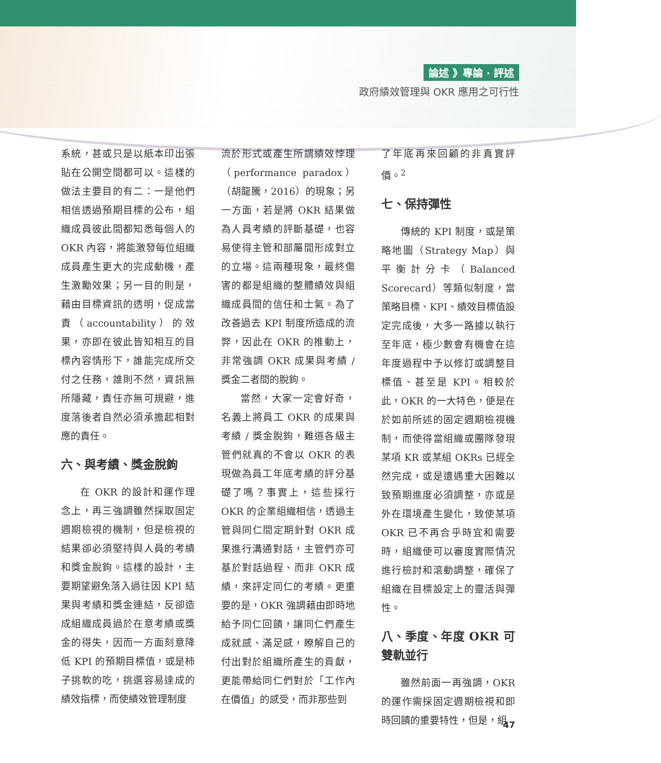論述 》專論 ‧ 評述
政府績效管理與 OKR 應用之可行性
系統，甚或只是以紙本印出張貼在公開空間都可以。這樣的做法主要目的有二：一是他們相信透過預期目標的公布，組織成員彼此間都知悉每個人的OKR 內容，將能激發每位組織成員產生更大的完成動機，產生激勵效果；另一目的則是，藉由目標資訊的透明，促成當責（accountability）的效果，亦即在彼此皆知相互的目標內容情形下，誰能完成所交付之任務，誰則不然，資訊無所隱藏，責任亦無可規避，進度落後者自然必須承擔起相對應的責任。
六、與考績、獎金脫鉤
在 OKR 的設計和運作理念上，再三強調雖然採取固定週期檢視的機制，但是檢視的結果卻必須堅持與人員的考績和獎金脫鉤。這樣的設計，主要期望避免落入過往因 KPI 結果與考績和獎金連結，反卻造成組織成員過於在意考績或獎金的得失，因而一方面刻意降低 KPI 的預期目標值，或是柿子挑軟的吃，挑選容易達成的績效指標，而使績效管理制度
流於形式或產生所謂績效悖理（performance paradox）（胡龍騰，2016）的現象；另一方面，若是將 OKR 結果做為人員考績的評斷基礎，也容易使得主管和部屬間形成對立的立場。這兩種現象，最終傷害的都是組織的整體績效與組織成員間的信任和士氣。為了改善過去 KPI 制度所造成的流弊，因此在 OKR 的推動上，非常強調 OKR 成果與考績 / 獎金二者間的脫鉤。
當然，大家一定會好奇，名義上將員工 OKR 的成果與考績 / 獎金脫鉤，難道各級主管們就真的不會以 OKR 的表現做為員工年底考績的評分基礎了嗎？事實上，這些採行 OKR 的企業組織相信，透過主管與同仁間定期針對 OKR 成果進行溝通對話，主管們亦可基於對話過程、而非 OKR 成績，來評定同仁的考績。更重要的是，OKR 強調藉由即時地給予同仁回饋，讓同仁們產生成就感、滿足感，瞭解自己的付出對於組織所產生的貢獻，更能帶給同仁們對於「工作內在價值」的感受，而非那些到
了年底再來回顧的非真實評價。<sup>2</sup>
七、保持彈性
傳統的 KPI 制度，或是策略地圖（Strategy Map）與平衡計分卡（Balanced Scorecard）等類似制度，當策略目標、KPI、績效目標值設定完成後，大多一路據以執行至年底，極少數會有機會在這年度過程中予以修訂或調整目標值、甚至是 KPI。相較於此，OKR 的一大特色，便是在於如前所述的固定週期檢視機制，而使得當組織或團隊發現某項 KR 或某組 OKRs 已經全然完成，或是遭遇重大困難以致預期進度必須調整，亦或是外在環境產生變化，致使某項 OKR 已不再合乎時宜和需要時，組織便可以審度實際情況進行檢討和滾動調整，確保了組織在目標設定上的靈活與彈性。
八、季度、年度 OKR 可雙軌並行
雖然前面一再強調，OKR 的運作需採固定週期檢視和即時回饋的重要特性，但是，組
47